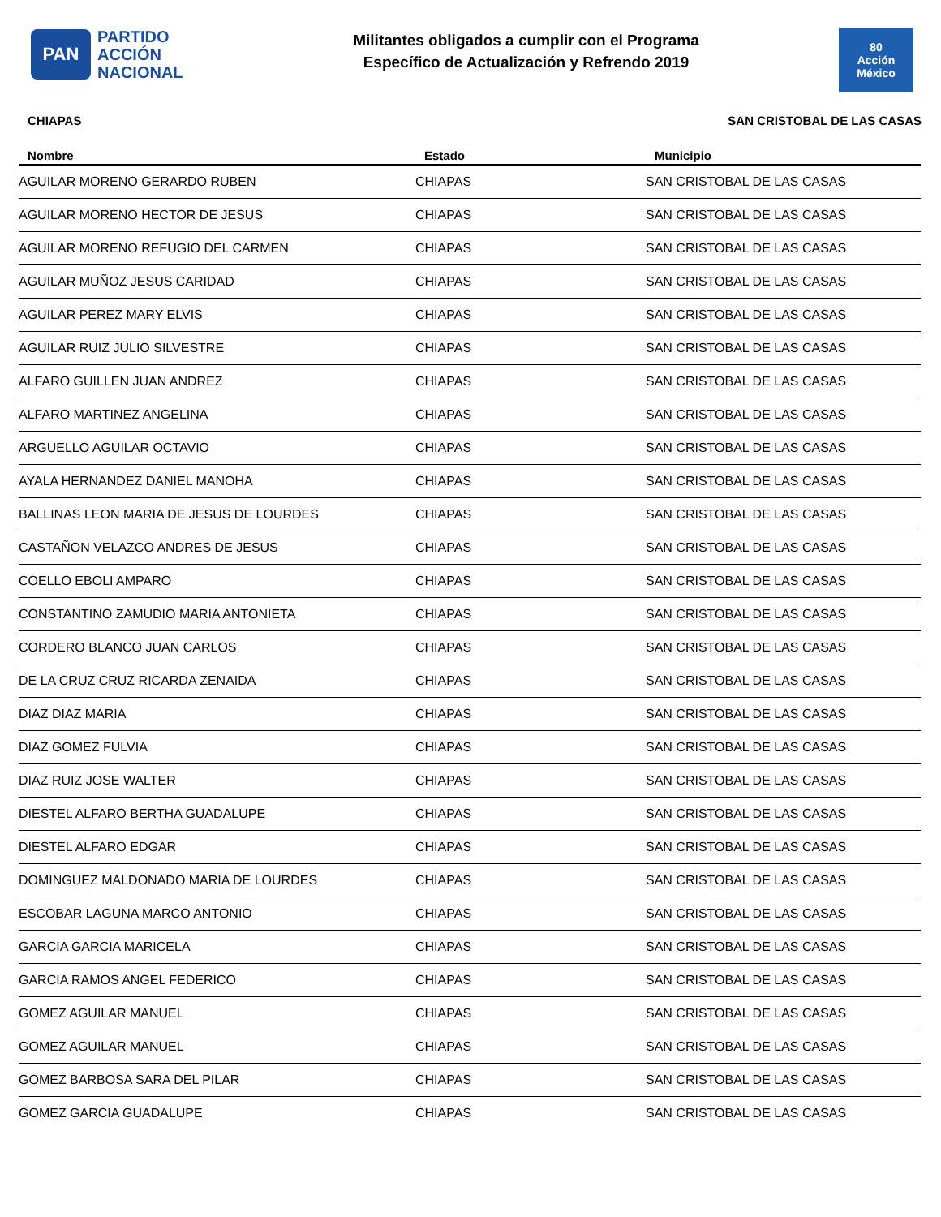PAN
PARTIDO
ACCIÓN
NACIONAL
Militantes obligados a cumplir con el Programa
Específico de Actualización y Refrendo 2019
80
Acción
México
CHIAPAS SAN CRISTOBAL DE LAS CASAS
| Nombre | Estado | Municipio |
| --- | --- | --- |
| AGUILAR MORENO GERARDO RUBEN | CHIAPAS | SAN CRISTOBAL DE LAS CASAS |
| AGUILAR MORENO HECTOR DE JESUS | CHIAPAS | SAN CRISTOBAL DE LAS CASAS |
| AGUILAR MORENO REFUGIO DEL CARMEN | CHIAPAS | SAN CRISTOBAL DE LAS CASAS |
| AGUILAR MUÑOZ JESUS CARIDAD | CHIAPAS | SAN CRISTOBAL DE LAS CASAS |
| AGUILAR PEREZ MARY ELVIS | CHIAPAS | SAN CRISTOBAL DE LAS CASAS |
| AGUILAR RUIZ JULIO SILVESTRE | CHIAPAS | SAN CRISTOBAL DE LAS CASAS |
| ALFARO GUILLEN JUAN ANDREZ | CHIAPAS | SAN CRISTOBAL DE LAS CASAS |
| ALFARO MARTINEZ ANGELINA | CHIAPAS | SAN CRISTOBAL DE LAS CASAS |
| ARGUELLO AGUILAR OCTAVIO | CHIAPAS | SAN CRISTOBAL DE LAS CASAS |
| AYALA HERNANDEZ DANIEL MANOHA | CHIAPAS | SAN CRISTOBAL DE LAS CASAS |
| BALLINAS LEON MARIA DE JESUS DE LOURDES | CHIAPAS | SAN CRISTOBAL DE LAS CASAS |
| CASTAÑON VELAZCO ANDRES DE JESUS | CHIAPAS | SAN CRISTOBAL DE LAS CASAS |
| COELLO EBOLI AMPARO | CHIAPAS | SAN CRISTOBAL DE LAS CASAS |
| CONSTANTINO ZAMUDIO MARIA ANTONIETA | CHIAPAS | SAN CRISTOBAL DE LAS CASAS |
| CORDERO BLANCO JUAN CARLOS | CHIAPAS | SAN CRISTOBAL DE LAS CASAS |
| DE LA CRUZ CRUZ RICARDA ZENAIDA | CHIAPAS | SAN CRISTOBAL DE LAS CASAS |
| DIAZ DIAZ MARIA | CHIAPAS | SAN CRISTOBAL DE LAS CASAS |
| DIAZ GOMEZ FULVIA | CHIAPAS | SAN CRISTOBAL DE LAS CASAS |
| DIAZ RUIZ JOSE WALTER | CHIAPAS | SAN CRISTOBAL DE LAS CASAS |
| DIESTEL ALFARO BERTHA GUADALUPE | CHIAPAS | SAN CRISTOBAL DE LAS CASAS |
| DIESTEL ALFARO EDGAR | CHIAPAS | SAN CRISTOBAL DE LAS CASAS |
| DOMINGUEZ MALDONADO MARIA DE LOURDES | CHIAPAS | SAN CRISTOBAL DE LAS CASAS |
| ESCOBAR LAGUNA MARCO ANTONIO | CHIAPAS | SAN CRISTOBAL DE LAS CASAS |
| GARCIA GARCIA MARICELA | CHIAPAS | SAN CRISTOBAL DE LAS CASAS |
| GARCIA RAMOS ANGEL FEDERICO | CHIAPAS | SAN CRISTOBAL DE LAS CASAS |
| GOMEZ AGUILAR MANUEL | CHIAPAS | SAN CRISTOBAL DE LAS CASAS |
| GOMEZ AGUILAR MANUEL | CHIAPAS | SAN CRISTOBAL DE LAS CASAS |
| GOMEZ BARBOSA SARA DEL PILAR | CHIAPAS | SAN CRISTOBAL DE LAS CASAS |
| GOMEZ GARCIA GUADALUPE | CHIAPAS | SAN CRISTOBAL DE LAS CASAS |